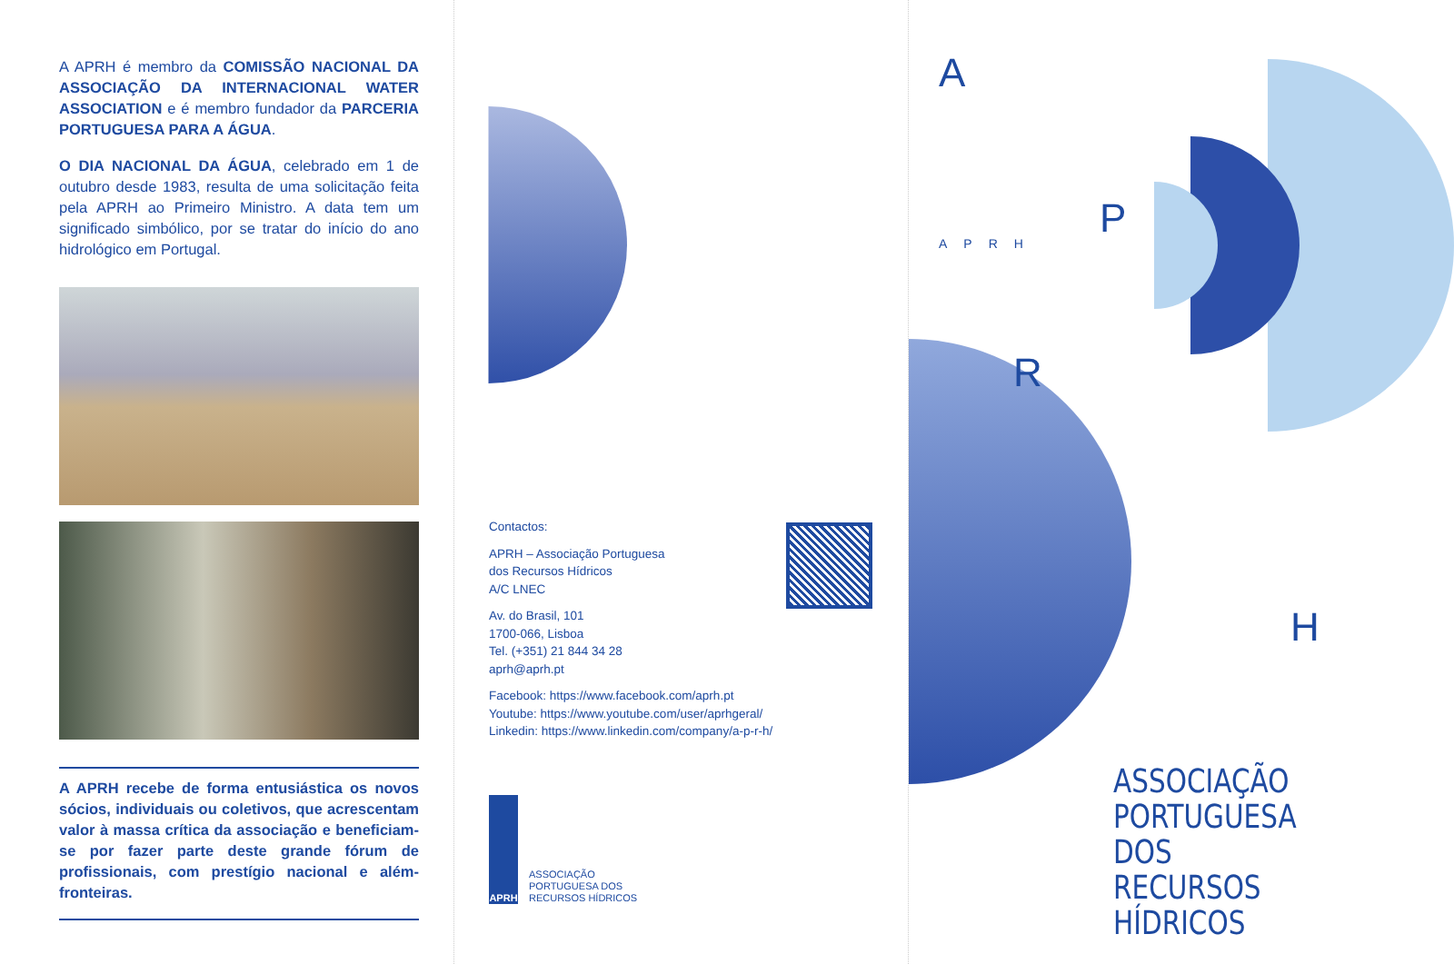A APRH é membro da COMISSÃO NACIONAL DA ASSOCIAÇÃO DA INTERNACIONAL WATER ASSOCIATION e é membro fundador da PARCERIA PORTUGUESA PARA A ÁGUA.
O DIA NACIONAL DA ÁGUA, celebrado em 1 de outubro desde 1983, resulta de uma solicitação feita pela APRH ao Primeiro Ministro. A data tem um significado simbólico, por se tratar do início do ano hidrológico em Portugal.
A APRH recebe de forma entusiástica os novos sócios, individuais ou coletivos, que acrescentam valor à massa crítica da associação e beneficiam-se por fazer parte deste grande fórum de profissionais, com prestígio nacional e além-fronteiras.
Contactos:
APRH – Associação Portuguesa
dos Recursos Hídricos
A/C LNEC
Av. do Brasil, 101
1700-066, Lisboa
Tel. (+351) 21 844 34 28
aprh@aprh.pt
Facebook: https://www.facebook.com/aprh.pt
Youtube: https://www.youtube.com/user/aprhgeral/
Linkedin: https://www.linkedin.com/company/a-p-r-h/
APRH
ASSOCIAÇÃO
PORTUGUESA DOS
RECURSOS HÍDRICOS
A
APRH
P
R
H
ASSOCIAÇÃO
PORTUGUESA
DOS RECURSOS
HÍDRICOS